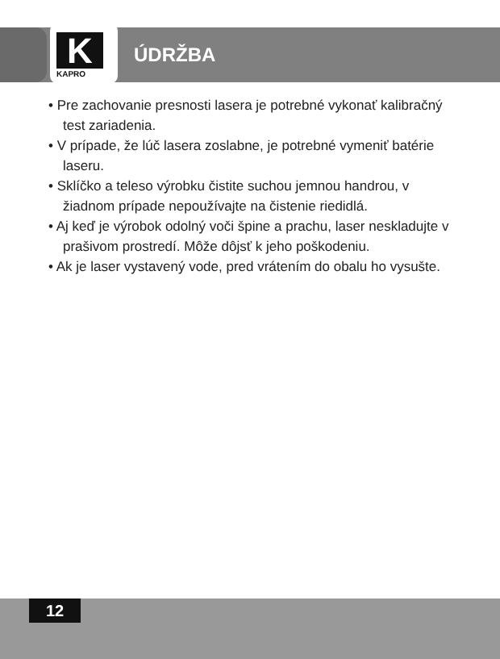K KAPRO
ÚDRŽBA
• Pre zachovanie presnosti lasera je potrebné vykonať kalibračný test zariadenia.
• V prípade, že lúč lasera zoslabne, je potrebné vymeniť batérie laseru.
• Sklíčko a teleso výrobku čistite suchou jemnou handrou, v žiadnom prípade nepoužívajte na čistenie riedidlá.
• Aj keď je výrobok odolný voči špine a prachu, laser neskladujte v prašivom prostredí. Môže dôjsť k jeho poškodeniu.
• Ak je laser vystavený vode, pred vrátením do obalu ho vysušte.
12